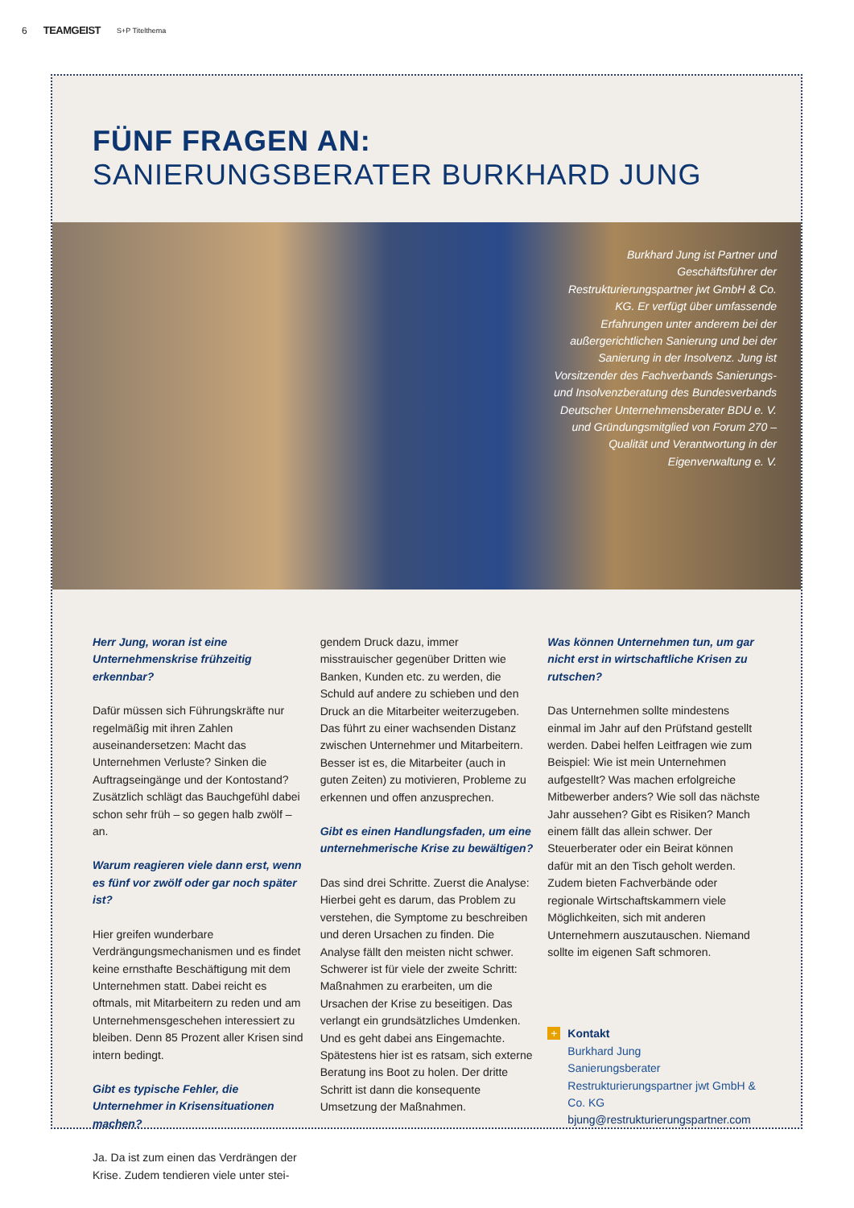6 TEAMGEIST S+P Titelthema
FÜNF FRAGEN AN:
SANIERUNGSBERATER BURKHARD JUNG
Burkhard Jung ist Partner und Geschäftsführer der Restrukturierungspartner jwt GmbH & Co. KG. Er verfügt über umfassende Erfahrungen unter anderem bei der außergerichtlichen Sanierung und bei der Sanierung in der Insolvenz. Jung ist Vorsitzender des Fachverbands Sanierungs- und Insolvenzberatung des Bundesverbands Deutscher Unternehmensberater BDU e. V. und Gründungsmitglied von Forum 270 – Qualität und Verantwortung in der Eigenverwaltung e. V.
Herr Jung, woran ist eine Unternehmenskrise frühzeitig erkennbar?
Dafür müssen sich Führungskräfte nur regelmäßig mit ihren Zahlen auseinandersetzen: Macht das Unternehmen Verluste? Sinken die Auftragseingänge und der Kontostand? Zusätzlich schlägt das Bauchgefühl dabei schon sehr früh – so gegen halb zwölf – an.
Warum reagieren viele dann erst, wenn es fünf vor zwölf oder gar noch später ist?
Hier greifen wunderbare Verdrängungsmechanismen und es findet keine ernsthafte Beschäftigung mit dem Unternehmen statt. Dabei reicht es oftmals, mit Mitarbeitern zu reden und am Unternehmensgeschehen interessiert zu bleiben. Denn 85 Prozent aller Krisen sind intern bedingt.
Gibt es typische Fehler, die Unternehmer in Krisensituationen machen?
Ja. Da ist zum einen das Verdrängen der Krise. Zudem tendieren viele unter stei-
gendem Druck dazu, immer misstrauischer gegenüber Dritten wie Banken, Kunden etc. zu werden, die Schuld auf andere zu schieben und den Druck an die Mitarbeiter weiterzugeben. Das führt zu einer wachsenden Distanz zwischen Unternehmer und Mitarbeitern. Besser ist es, die Mitarbeiter (auch in guten Zeiten) zu motivieren, Probleme zu erkennen und offen anzusprechen.
Gibt es einen Handlungsfaden, um eine unternehmerische Krise zu bewältigen?
Das sind drei Schritte. Zuerst die Analyse: Hierbei geht es darum, das Problem zu verstehen, die Symptome zu beschreiben und deren Ursachen zu finden. Die Analyse fällt den meisten nicht schwer. Schwerer ist für viele der zweite Schritt: Maßnahmen zu erarbeiten, um die Ursachen der Krise zu beseitigen. Das verlangt ein grundsätzliches Umdenken. Und es geht dabei ans Eingemachte. Spätestens hier ist es ratsam, sich externe Beratung ins Boot zu holen. Der dritte Schritt ist dann die konsequente Umsetzung der Maßnahmen.
Was können Unternehmen tun, um gar nicht erst in wirtschaftliche Krisen zu rutschen?
Das Unternehmen sollte mindestens einmal im Jahr auf den Prüfstand gestellt werden. Dabei helfen Leitfragen wie zum Beispiel: Wie ist mein Unternehmen aufgestellt? Was machen erfolgreiche Mitbewerber anders? Wie soll das nächste Jahr aussehen? Gibt es Risiken? Manch einem fällt das allein schwer. Der Steuerberater oder ein Beirat können dafür mit an den Tisch geholt werden. Zudem bieten Fachverbände oder regionale Wirtschaftskammern viele Möglichkeiten, sich mit anderen Unternehmern auszutauschen. Niemand sollte im eigenen Saft schmoren.
+ Kontakt
Burkhard Jung
Sanierungsberater
Restrukturierungspartner jwt GmbH & Co. KG
bjung@restrukturierungspartner.com